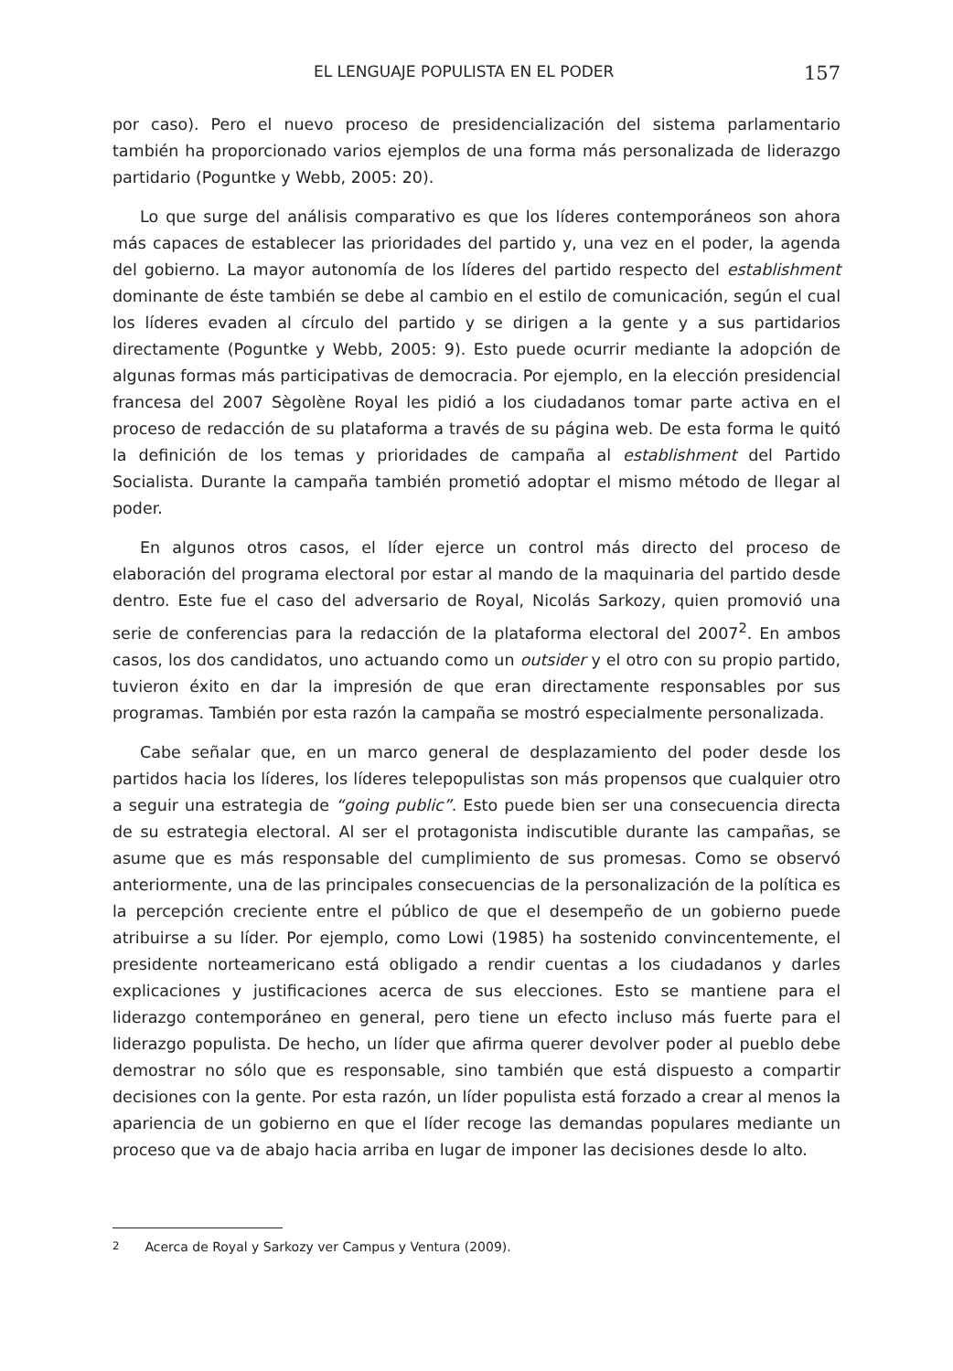EL LENGUAJE POPULISTA EN EL PODER 157
por caso). Pero el nuevo proceso de presidencialización del sistema parlamentario también ha proporcionado varios ejemplos de una forma más personalizada de liderazgo partidario (Poguntke y Webb, 2005: 20).
Lo que surge del análisis comparativo es que los líderes contemporáneos son ahora más capaces de establecer las prioridades del partido y, una vez en el poder, la agenda del gobierno. La mayor autonomía de los líderes del partido respecto del establishment dominante de éste también se debe al cambio en el estilo de comunicación, según el cual los líderes evaden al círculo del partido y se dirigen a la gente y a sus partidarios directamente (Poguntke y Webb, 2005: 9). Esto puede ocurrir mediante la adopción de algunas formas más participativas de democracia. Por ejemplo, en la elección presidencial francesa del 2007 Sègolène Royal les pidió a los ciudadanos tomar parte activa en el proceso de redacción de su plataforma a través de su página web. De esta forma le quitó la definición de los temas y prioridades de campaña al establishment del Partido Socialista. Durante la campaña también prometió adoptar el mismo método de llegar al poder.
En algunos otros casos, el líder ejerce un control más directo del proceso de elaboración del programa electoral por estar al mando de la maquinaria del partido desde dentro. Este fue el caso del adversario de Royal, Nicolás Sarkozy, quien promovió una serie de conferencias para la redacción de la plataforma electoral del 2007<sup>2</sup>. En ambos casos, los dos candidatos, uno actuando como un outsider y el otro con su propio partido, tuvieron éxito en dar la impresión de que eran directamente responsables por sus programas. También por esta razón la campaña se mostró especialmente personalizada.
Cabe señalar que, en un marco general de desplazamiento del poder desde los partidos hacia los líderes, los líderes telepopulistas son más propensos que cualquier otro a seguir una estrategia de “going public”. Esto puede bien ser una consecuencia directa de su estrategia electoral. Al ser el protagonista indiscutible durante las campañas, se asume que es más responsable del cumplimiento de sus promesas. Como se observó anteriormente, una de las principales consecuencias de la personalización de la política es la percepción creciente entre el público de que el desempeño de un gobierno puede atribuirse a su líder. Por ejemplo, como Lowi (1985) ha sostenido convincentemente, el presidente norteamericano está obligado a rendir cuentas a los ciudadanos y darles explicaciones y justificaciones acerca de sus elecciones. Esto se mantiene para el liderazgo contemporáneo en general, pero tiene un efecto incluso más fuerte para el liderazgo populista. De hecho, un líder que afirma querer devolver poder al pueblo debe demostrar no sólo que es responsable, sino también que está dispuesto a compartir decisiones con la gente. Por esta razón, un líder populista está forzado a crear al menos la apariencia de un gobierno en que el líder recoge las demandas populares mediante un proceso que va de abajo hacia arriba en lugar de imponer las decisiones desde lo alto.
<sup>2</sup> Acerca de Royal y Sarkozy ver Campus y Ventura (2009).